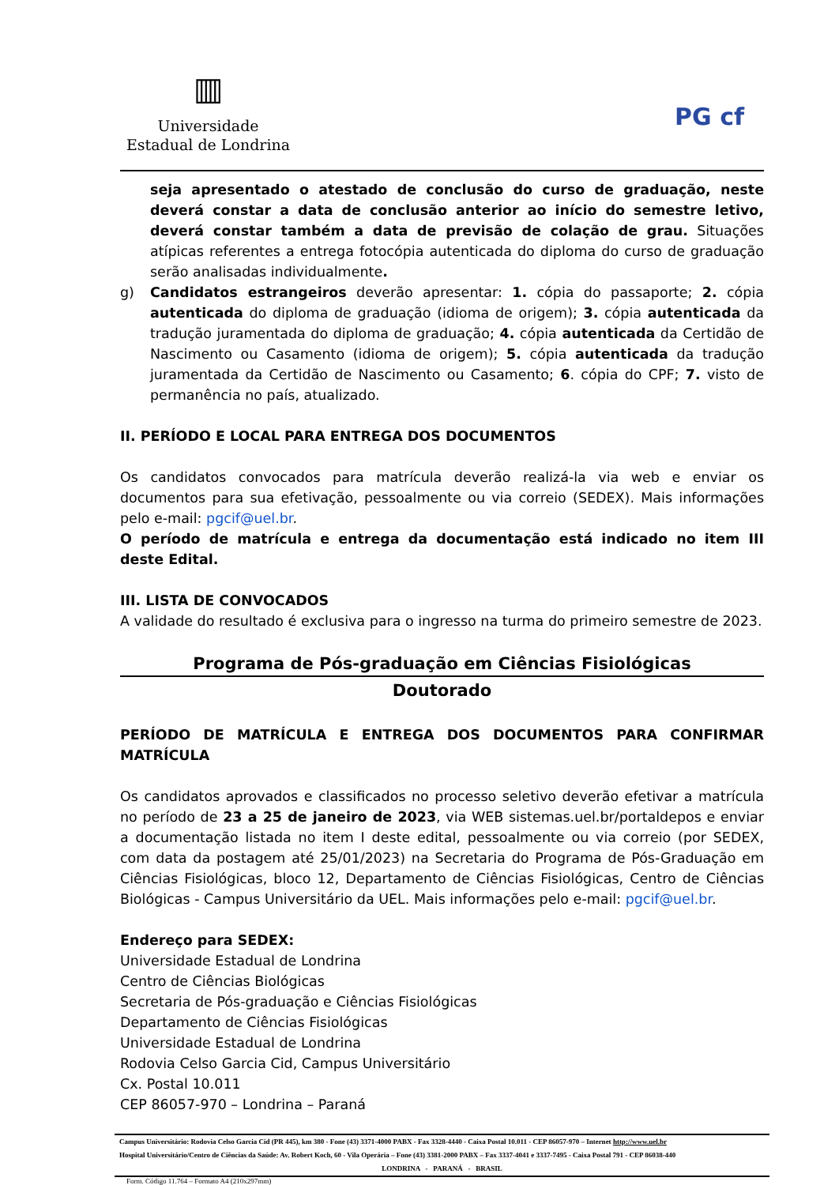▥
Universidade
Estadual de Londrina
PG cf
seja apresentado o atestado de conclusão do curso de graduação, neste deverá constar a data de conclusão anterior ao início do semestre letivo, deverá constar também a data de previsão de colação de grau. Situações atípicas referentes a entrega fotocópia autenticada do diploma do curso de graduação serão analisadas individualmente.
g) Candidatos estrangeiros deverão apresentar: 1. cópia do passaporte; 2. cópia autenticada do diploma de graduação (idioma de origem); 3. cópia autenticada da tradução juramentada do diploma de graduação; 4. cópia autenticada da Certidão de Nascimento ou Casamento (idioma de origem); 5. cópia autenticada da tradução juramentada da Certidão de Nascimento ou Casamento; 6. cópia do CPF; 7. visto de permanência no país, atualizado.
II. PERÍODO E LOCAL PARA ENTREGA DOS DOCUMENTOS
Os candidatos convocados para matrícula deverão realizá-la via web e enviar os documentos para sua efetivação, pessoalmente ou via correio (SEDEX). Mais informações pelo e-mail: pgcif@uel.br.
O período de matrícula e entrega da documentação está indicado no item III deste Edital.
III. LISTA DE CONVOCADOS
A validade do resultado é exclusiva para o ingresso na turma do primeiro semestre de 2023.
Programa de Pós-graduação em Ciências Fisiológicas
Doutorado
PERÍODO DE MATRÍCULA E ENTREGA DOS DOCUMENTOS PARA CONFIRMAR MATRÍCULA
Os candidatos aprovados e classificados no processo seletivo deverão efetivar a matrícula no período de 23 a 25 de janeiro de 2023, via WEB sistemas.uel.br/portaldepos e enviar a documentação listada no item I deste edital, pessoalmente ou via correio (por SEDEX, com data da postagem até 25/01/2023) na Secretaria do Programa de Pós-Graduação em Ciências Fisiológicas, bloco 12, Departamento de Ciências Fisiológicas, Centro de Ciências Biológicas - Campus Universitário da UEL. Mais informações pelo e-mail: pgcif@uel.br.
Endereço para SEDEX:
Universidade Estadual de Londrina
Centro de Ciências Biológicas
Secretaria de Pós-graduação e Ciências Fisiológicas
Departamento de Ciências Fisiológicas
Universidade Estadual de Londrina
Rodovia Celso Garcia Cid, Campus Universitário
Cx. Postal 10.011
CEP 86057-970 – Londrina – Paraná
Campus Universitário: Rodovia Celso Garcia Cid (PR 445), km 380 - Fone (43) 3371-4000 PABX - Fax 3328-4440 - Caixa Postal 10.011 - CEP 86057-970 – Internet http://www.uel.br
Hospital Universitário/Centro de Ciências da Saúde: Av. Robert Koch, 60 - Vila Operária – Fone (43) 3381-2000 PABX – Fax 3337-4041 e 3337-7495 - Caixa Postal 791 - CEP 86038-440
LONDRINA - PARANÁ - BRASIL
Form. Código 11.764 – Formato A4 (210x297mm)